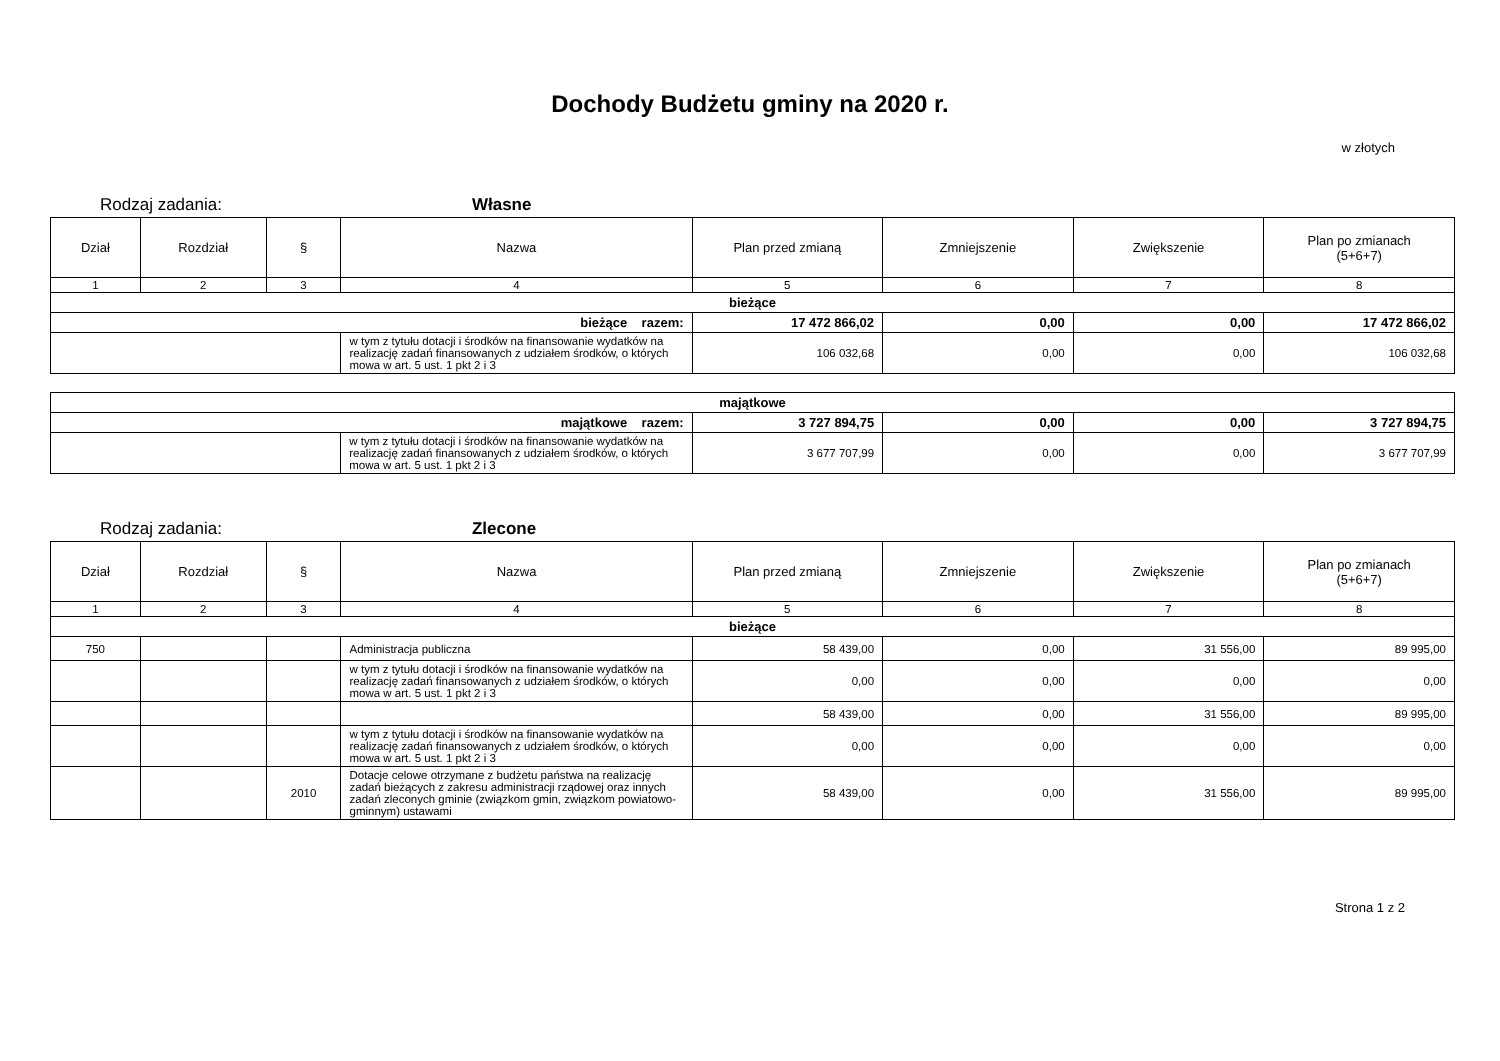Dochody Budżetu gminy na 2020 r.
w złotych
Rodzaj zadania: Własne
| Dział | Rozdział | § | Nazwa | Plan przed zmianą | Zmniejszenie | Zwiększenie | Plan po zmianach (5+6+7) |
| --- | --- | --- | --- | --- | --- | --- | --- |
| 1 | 2 | 3 | 4 | 5 | 6 | 7 | 8 |
| bieżące | | | | | | | |
| bieżące razem: | | | | 17 472 866,02 | 0,00 | 0,00 | 17 472 866,02 |
| | | | w tym z tytułu dotacji i środków na finansowanie wydatków na realizację zadań finansowanych z udziałem środków, o których mowa w art. 5 ust. 1 pkt 2 i 3 | 106 032,68 | 0,00 | 0,00 | 106 032,68 |
| majątkowe | | | | | |
| majątkowe razem: | | 3 727 894,75 | 0,00 | 0,00 | 3 727 894,75 |
| | w tym z tytułu dotacji i środków na finansowanie wydatków na realizację zadań finansowanych z udziałem środków, o których mowa w art. 5 ust. 1 pkt 2 i 3 | 3 677 707,99 | 0,00 | 0,00 | 3 677 707,99 |
Rodzaj zadania: Zlecone
| Dział | Rozdział | § | Nazwa | Plan przed zmianą | Zmniejszenie | Zwiększenie | Plan po zmianach (5+6+7) |
| --- | --- | --- | --- | --- | --- | --- | --- |
| 1 | 2 | 3 | 4 | 5 | 6 | 7 | 8 |
| bieżące | | | | | | | |
| 750 | | | Administracja publiczna | 58 439,00 | 0,00 | 31 556,00 | 89 995,00 |
| | | | w tym z tytułu dotacji i środków na finansowanie wydatków na realizację zadań finansowanych z udziałem środków, o których mowa w art. 5 ust. 1 pkt 2 i 3 | 0,00 | 0,00 | 0,00 | 0,00 |
| | | | | 58 439,00 | 0,00 | 31 556,00 | 89 995,00 |
| | | | w tym z tytułu dotacji i środków na finansowanie wydatków na realizację zadań finansowanych z udziałem środków, o których mowa w art. 5 ust. 1 pkt 2 i 3 | 0,00 | 0,00 | 0,00 | 0,00 |
| | | 2010 | Dotacje celowe otrzymane z budżetu państwa na realizację zadań bieżących z zakresu administracji rządowej oraz innych zadań zleconych gminie (związkom gmin, związkom powiatowo-gminnym) ustawami | 58 439,00 | 0,00 | 31 556,00 | 89 995,00 |
Strona 1 z 2